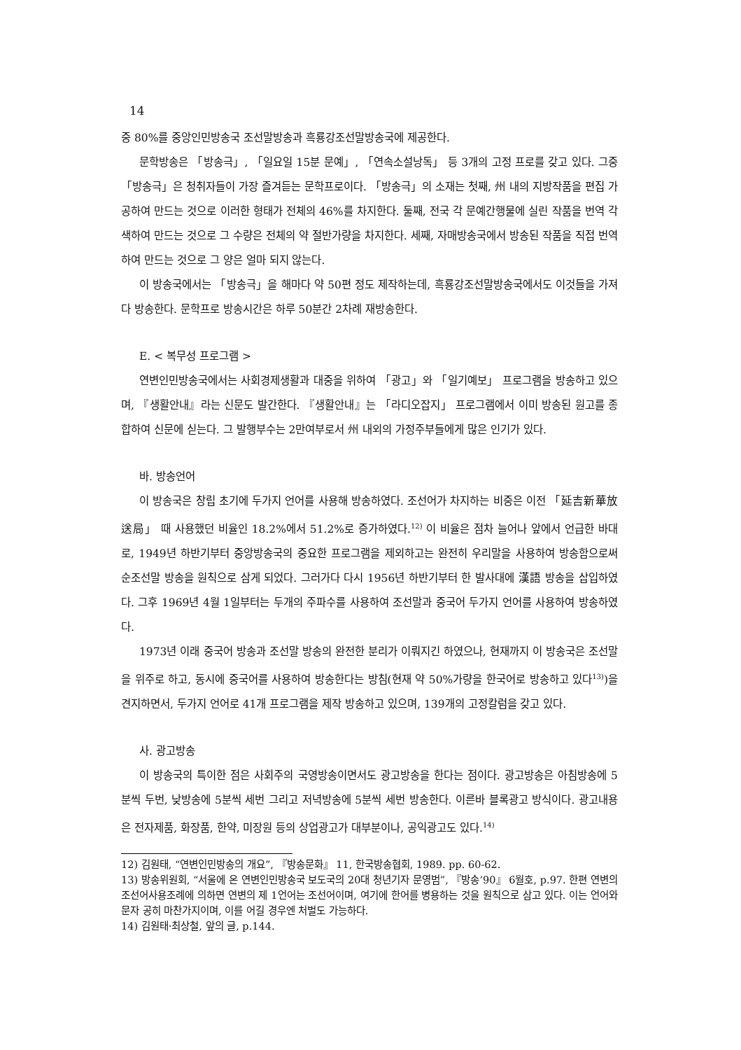14
중 80%를 중앙인민방송국 조선말방송과 흑룡강조선말방송국에 제공한다.
문학방송은 「방송극」, 「일요일 15분 문예」, 「연속소설낭독」 등 3개의 고정 프로를 갖고 있다. 그중 「방송극」은 청취자들이 가장 즐겨듣는 문학프로이다. 「방송극」의 소재는 첫째, 州 내의 지방작품을 편집 가공하여 만드는 것으로 이러한 형태가 전체의 46%를 차지한다. 둘째, 전국 각 문예간행물에 실린 작품을 번역 각색하여 만드는 것으로 그 수량은 전체의 약 절반가량을 차지한다. 세째, 자매방송국에서 방송된 작품을 직접 번역하여 만드는 것으로 그 양은 얼마 되지 않는다.
이 방송국에서는 「방송극」을 해마다 약 50편 정도 제작하는데, 흑룡강조선말방송국에서도 이것들을 가져다 방송한다. 문학프로 방송시간은 하루 50분간 2차례 재방송한다.
E. < 복무성 프로그램 >
연변인민방송국에서는 사회경제생활과 대중을 위하여 「광고」와 「일기예보」 프로그램을 방송하고 있으며, 『생활안내』라는 신문도 발간한다. 『생활안내』는 「라디오잡지」 프로그램에서 이미 방송된 원고를 종합하여 신문에 싣는다. 그 발행부수는 2만여부로서 州 내외의 가정주부들에게 많은 인기가 있다.
바. 방송언어
이 방송국은 창립 초기에 두가지 언어를 사용해 방송하였다. 조선어가 차지하는 비중은 이전 「延吉新華放送局」 때 사용했던 비율인 18.2%에서 51.2%로 증가하였다.<sup>12)</sup> 이 비율은 점차 늘어나 앞에서 언급한 바대로, 1949년 하반기부터 중앙방송국의 중요한 프로그램을 제외하고는 완전히 우리말을 사용하여 방송함으로써 순조선말 방송을 원칙으로 삼게 되었다. 그러가다 다시 1956년 하반기부터 한 발사대에 漢語 방송을 삽입하였다. 그후 1969년 4월 1일부터는 두개의 주파수를 사용하여 조선말과 중국어 두가지 언어를 사용하여 방송하였다.
1973년 이래 중국어 방송과 조선말 방송의 완전한 분리가 이뤄지긴 하였으나, 현재까지 이 방송국은 조선말을 위주로 하고, 동시에 중국어를 사용하여 방송한다는 방침(현재 약 50%가량을 한국어로 방송하고 있다<sup>13)</sup>)을 견지하면서, 두가지 언어로 41개 프로그램을 제작 방송하고 있으며, 139개의 고정칼럼을 갖고 있다.
사. 광고방송
이 방송국의 특이한 점은 사회주의 국영방송이면서도 광고방송을 한다는 점이다. 광고방송은 아침방송에 5분씩 두번, 낮방송에 5분씩 세번 그리고 저녁방송에 5분씩 세번 방송한다. 이른바 블록광고 방식이다. 광고내용은 전자제품, 화장품, 한약, 미장원 등의 상업광고가 대부분이나, 공익광고도 있다.<sup>14)</sup>
12) 김원태, “연변인민방송의 개요”, 『방송문화』 11, 한국방송협회, 1989. pp. 60-62.
13) 방송위원회, “서울에 온 연변인민방송국 보도국의 20대 청년기자 문영범”, 『방송’90』 6월호, p.97. 한편 연변의 조선어사용조례에 의하면 연변의 제 1언어는 조선어이며, 여기에 한어를 병용하는 것을 원칙으로 삼고 있다. 이는 언어와 문자 공히 마찬가지이며, 이를 어길 경우엔 처벌도 가능하다.
14) 김원태·최상철, 앞의 글, p.144.